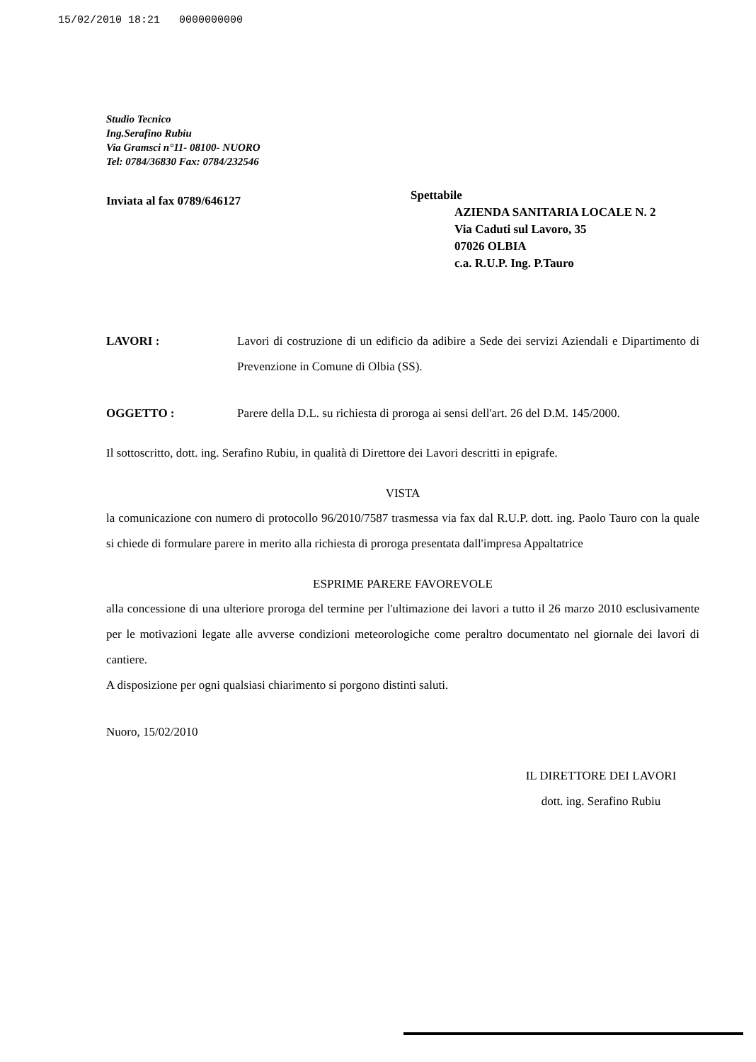15/02/2010 18:21 0000000000
Studio Tecnico
Ing.Serafino Rubiu
Via Gramsci n°11- 08100- NUORO
Tel: 0784/36830 Fax: 0784/232546
Inviata al fax 0789/646127
Spettabile
AZIENDA SANITARIA LOCALE N. 2
Via Caduti sul Lavoro, 35
07026 OLBIA
c.a. R.U.P. Ing. P.Tauro
LAVORI :
Lavori di costruzione di un edificio da adibire a Sede dei servizi Aziendali e Dipartimento di Prevenzione in Comune di Olbia (SS).
OGGETTO :
Parere della D.L. su richiesta di proroga ai sensi dell'art. 26 del D.M. 145/2000.
Il sottoscritto, dott. ing. Serafino Rubiu, in qualità di Direttore dei Lavori descritti in epigrafe.
VISTA
la comunicazione con numero di protocollo 96/2010/7587 trasmessa via fax dal R.U.P. dott. ing. Paolo Tauro con la quale si chiede di formulare parere in merito alla richiesta di proroga presentata dall'impresa Appaltatrice
ESPRIME PARERE FAVOREVOLE
alla concessione di una ulteriore proroga del termine per l'ultimazione dei lavori a tutto il 26 marzo 2010 esclusivamente per le motivazioni legate alle avverse condizioni meteorologiche come peraltro documentato nel giornale dei lavori di cantiere.
A disposizione per ogni qualsiasi chiarimento si porgono distinti saluti.
Nuoro, 15/02/2010
IL DIRETTORE DEI LAVORI
dott. ing. Serafino Rubiu